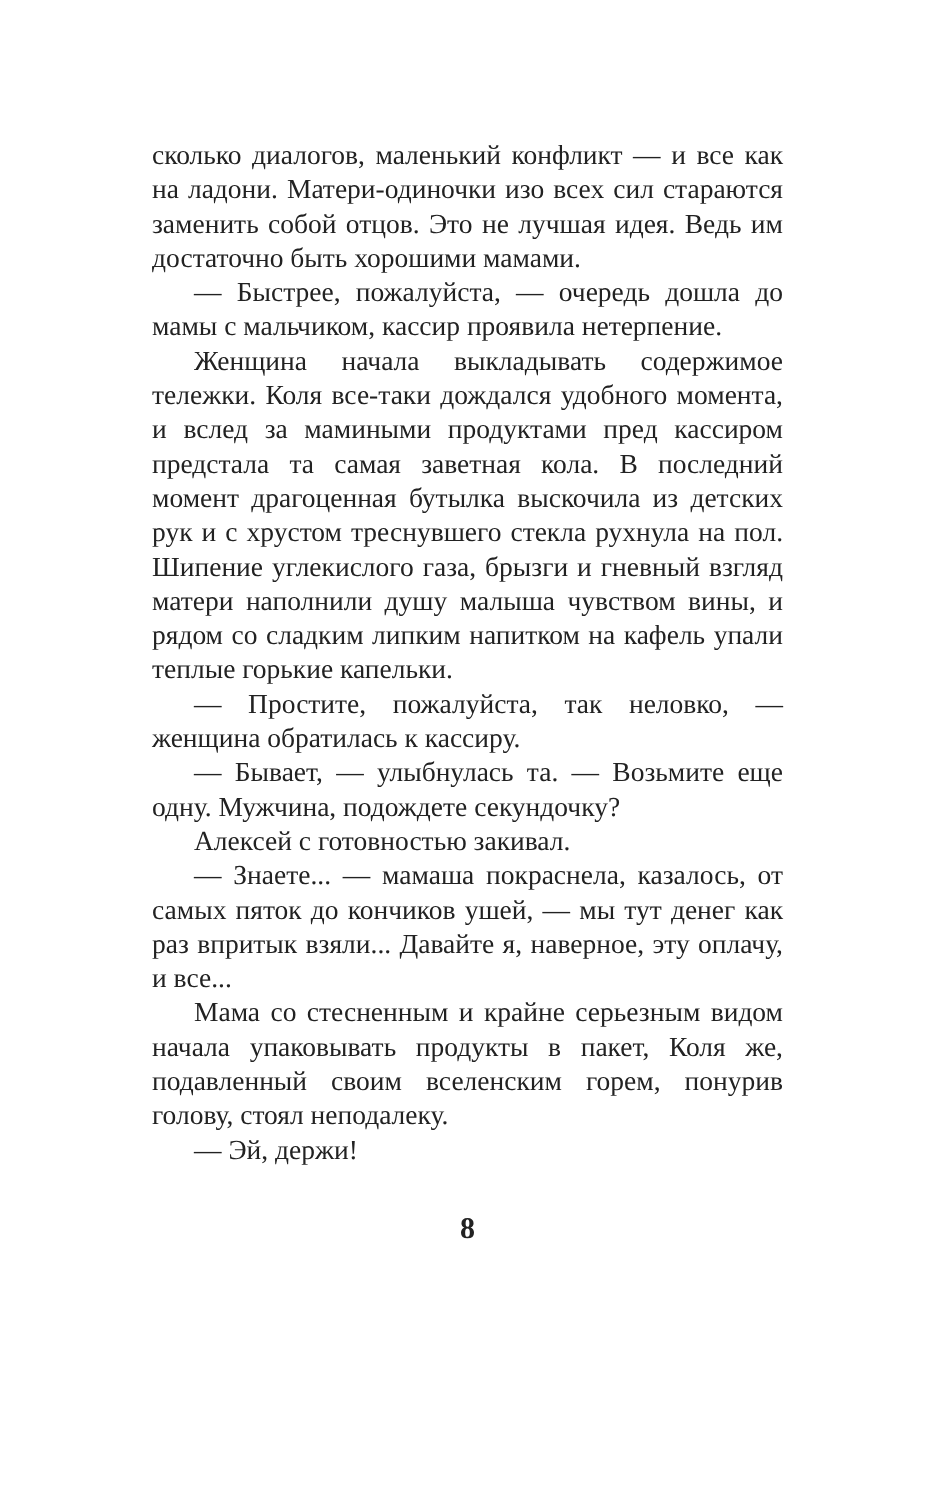сколько диалогов, маленький конфликт — и все как на ладони. Матери-одиночки изо всех сил стараются заменить собой отцов. Это не лучшая идея. Ведь им достаточно быть хорошими мамами.
— Быстрее, пожалуйста, — очередь дошла до мамы с мальчиком, кассир проявила нетерпение.
Женщина начала выкладывать содержимое тележки. Коля все-таки дождался удобного момента, и вслед за мамиными продуктами пред кассиром предстала та самая заветная кола. В последний момент драгоценная бутылка выскочила из детских рук и с хрустом треснувшего стекла рухнула на пол. Шипение углекислого газа, брызги и гневный взгляд матери наполнили душу малыша чувством вины, и рядом со сладким липким напитком на кафель упали теплые горькие капельки.
— Простите, пожалуйста, так неловко, — женщина обратилась к кассиру.
— Бывает, — улыбнулась та. — Возьмите еще одну. Мужчина, подождете секундочку?
Алексей с готовностью закивал.
— Знаете... — мамаша покраснела, казалось, от самых пяток до кончиков ушей, — мы тут денег как раз впритык взяли... Давайте я, наверное, эту оплачу, и все...
Мама со стесненным и крайне серьезным видом начала упаковывать продукты в пакет, Коля же, подавленный своим вселенским горем, понурив голову, стоял неподалеку.
— Эй, держи!
8